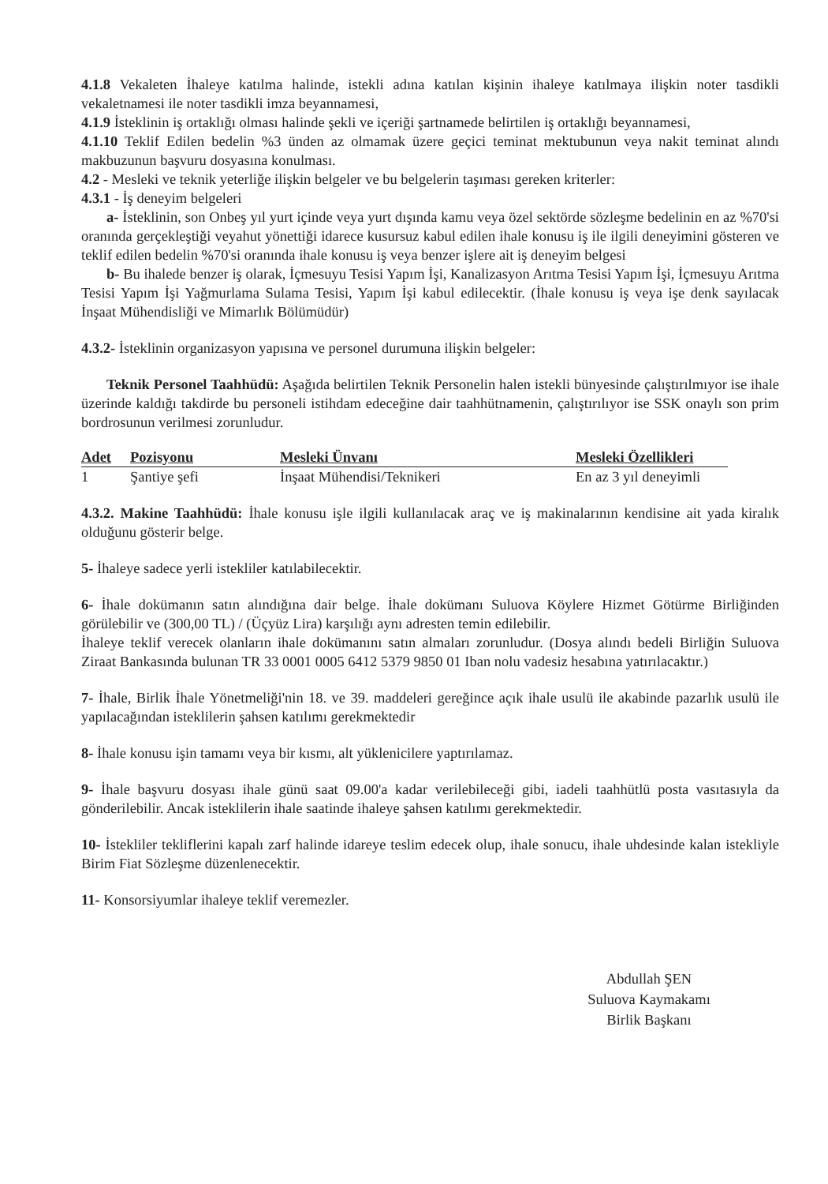4.1.8 Vekaleten İhaleye katılma halinde, istekli adına katılan kişinin ihaleye katılmaya ilişkin noter tasdikli vekaletnamesi ile noter tasdikli imza beyannamesi,
4.1.9 İsteklinin iş ortaklığı olması halinde şekli ve içeriği şartnamede belirtilen iş ortaklığı beyannamesi,
4.1.10 Teklif Edilen bedelin %3 ünden az olmamak üzere geçici teminat mektubunun veya nakit teminat alındı makbuzunun başvuru dosyasına konulması.
4.2 - Mesleki ve teknik yeterliğe ilişkin belgeler ve bu belgelerin taşıması gereken kriterler:
4.3.1 - İş deneyim belgeleri
a- İsteklinin, son Onbeş yıl yurt içinde veya yurt dışında kamu veya özel sektörde sözleşme bedelinin en az %70'si oranında gerçekleştiği veyahut yönettiği idarece kusursuz kabul edilen ihale konusu iş ile ilgili deneyimini gösteren ve teklif edilen bedelin %70'si oranında ihale konusu iş veya benzer işlere ait iş deneyim belgesi
b- Bu ihalede benzer iş olarak, İçmesuyu Tesisi Yapım İşi, Kanalizasyon Arıtma Tesisi Yapım İşi, İçmesuyu Arıtma Tesisi Yapım İşi Yağmurlama Sulama Tesisi, Yapım İşi kabul edilecektir. (İhale konusu iş veya işe denk sayılacak İnşaat Mühendisliği ve Mimarlık Bölümüdür)
4.3.2- İsteklinin organizasyon yapısına ve personel durumuna ilişkin belgeler:
Teknik Personel Taahhüdü: Aşağıda belirtilen Teknik Personelin halen istekli bünyesinde çalıştırılmıyor ise ihale üzerinde kaldığı takdirde bu personeli istihdam edeceğine dair taahhütnamenin, çalıştırılıyor ise SSK onaylı son prim bordrosunun verilmesi zorunludur.
| Adet | Pozisyonu | Mesleki Ünvanı | Mesleki Özellikleri |
| --- | --- | --- | --- |
| 1 | Şantiye şefi | İnşaat Mühendisi/Teknikeri | En az 3 yıl deneyimli |
4.3.2. Makine Taahhüdü: İhale konusu işle ilgili kullanılacak araç ve iş makinalarının kendisine ait yada kiralık olduğunu gösterir belge.
5- İhaleye sadece yerli istekliler katılabilecektir.
6- İhale dokümanın satın alındığına dair belge. İhale dokümanı Suluova Köylere Hizmet Götürme Birliğinden görülebilir ve (300,00 TL) / (Üçyüz Lira) karşılığı aynı adresten temin edilebilir.
İhaleye teklif verecek olanların ihale dokümanını satın almaları zorunludur. (Dosya alındı bedeli Birliğin Suluova Ziraat Bankasında bulunan TR 33 0001 0005 6412 5379 9850 01 Iban nolu vadesiz hesabına yatırılacaktır.)
7- İhale, Birlik İhale Yönetmeliği'nin 18. ve 39. maddeleri gereğince açık ihale usulü ile akabinde pazarlık usulü ile yapılacağından isteklilerin şahsen katılımı gerekmektedir
8- İhale konusu işin tamamı veya bir kısmı, alt yüklenicilere yaptırılamaz.
9- İhale başvuru dosyası ihale günü saat 09.00'a kadar verilebileceği gibi, iadeli taahhütlü posta vasıtasıyla da gönderilebilir. Ancak isteklilerin ihale saatinde ihaleye şahsen katılımı gerekmektedir.
10- İstekliler tekliflerini kapalı zarf halinde idareye teslim edecek olup, ihale sonucu, ihale uhdesinde kalan istekliyle Birim Fiat Sözleşme düzenlenecektir.
11- Konsorsiyumlar ihaleye teklif veremezler.
Abdullah ŞEN
Suluova Kaymakamı
Birlik Başkanı